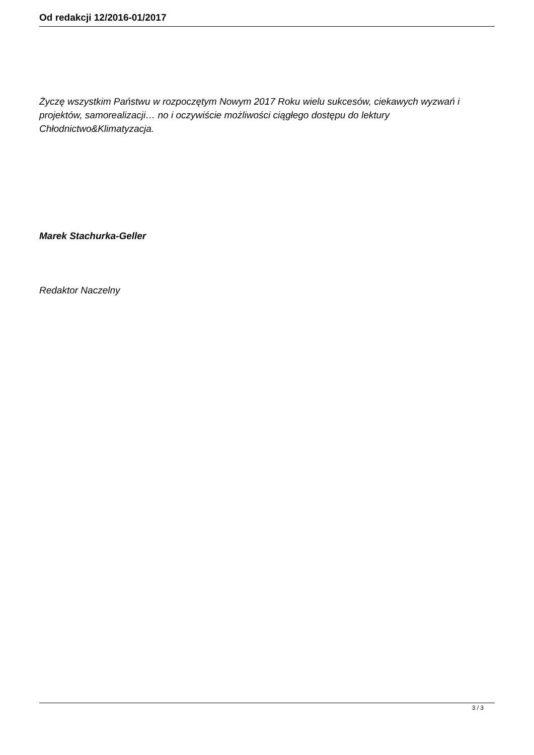Od redakcji 12/2016-01/2017
Życzę wszystkim Państwu w rozpoczętym Nowym 2017 Roku wielu sukcesów, ciekawych wyzwań i projektów, samorealizacji… no i oczywiście możliwości ciągłego dostępu do lektury Chłodnictwo&Klimatyzacja.
Marek Stachurka-Geller
Redaktor Naczelny
3 / 3